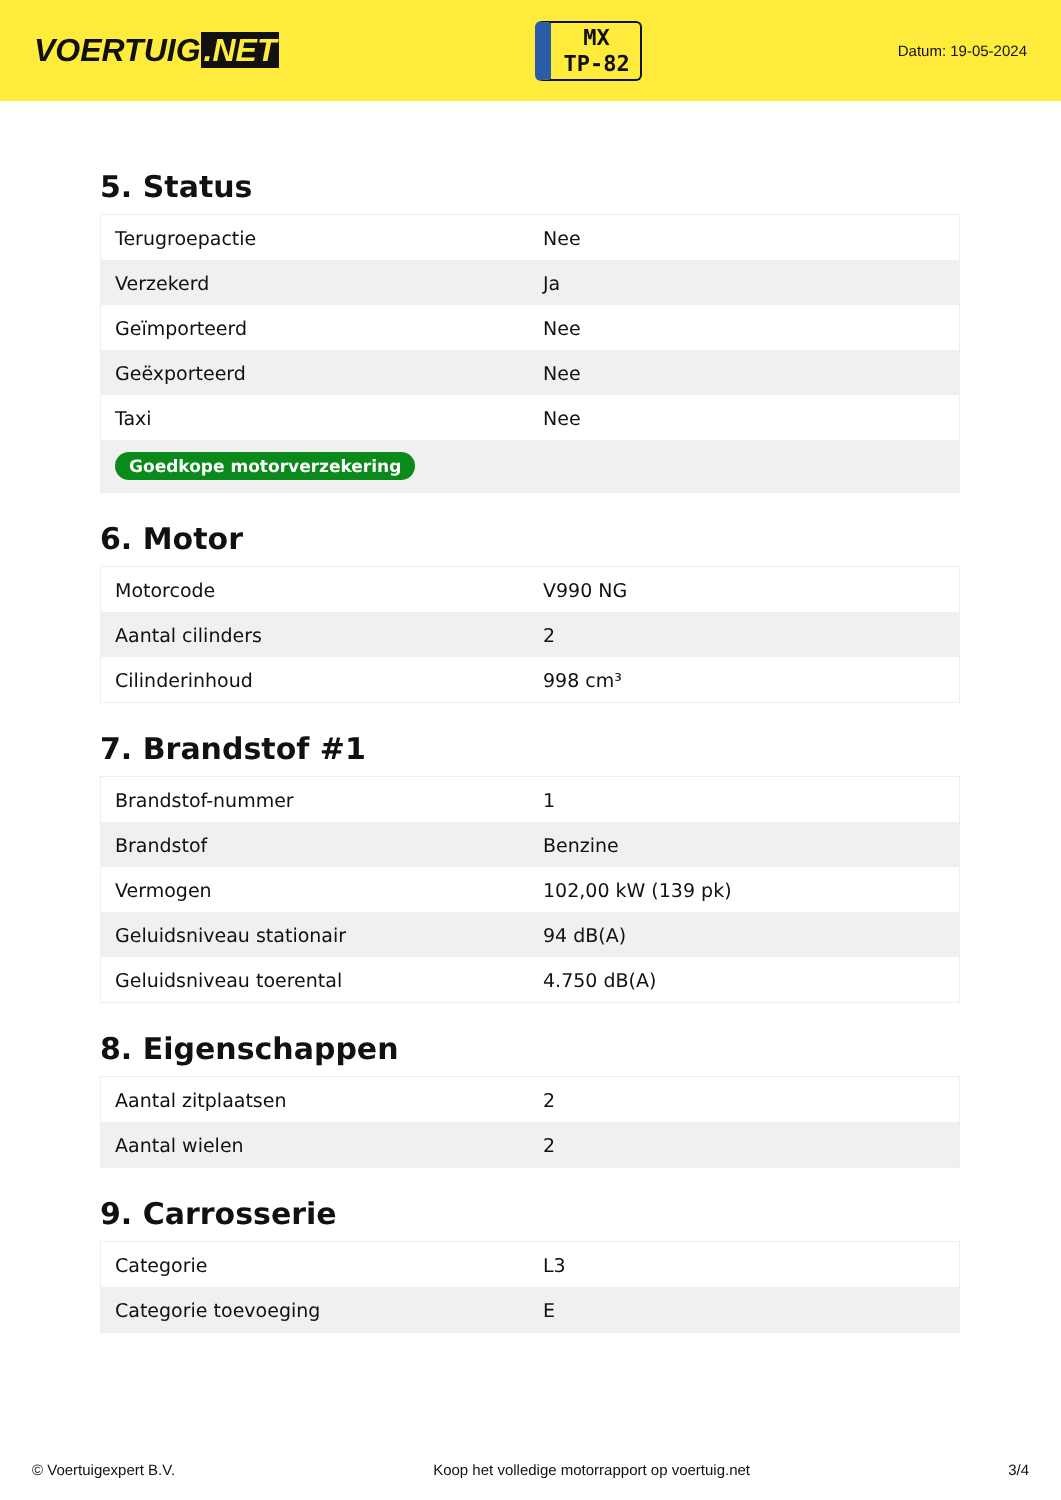VOERTUIG.NET
MX
TP-82
Datum: 19-05-2024
5. Status
| Terugroepactie | Nee |
| Verzekerd | Ja |
| Geïmporteerd | Nee |
| Geëxporteerd | Nee |
| Taxi | Nee |
| Goedkope motorverzekering | |
6. Motor
| Motorcode | V990 NG |
| Aantal cilinders | 2 |
| Cilinderinhoud | 998 cm³ |
7. Brandstof #1
| Brandstof-nummer | 1 |
| Brandstof | Benzine |
| Vermogen | 102,00 kW (139 pk) |
| Geluidsniveau stationair | 94 dB(A) |
| Geluidsniveau toerental | 4.750 dB(A) |
8. Eigenschappen
| Aantal zitplaatsen | 2 |
| Aantal wielen | 2 |
9. Carrosserie
| Categorie | L3 |
| Categorie toevoeging | E |
© Voertuigexpert B.V. Koop het volledige motorrapport op voertuig.net 3/4